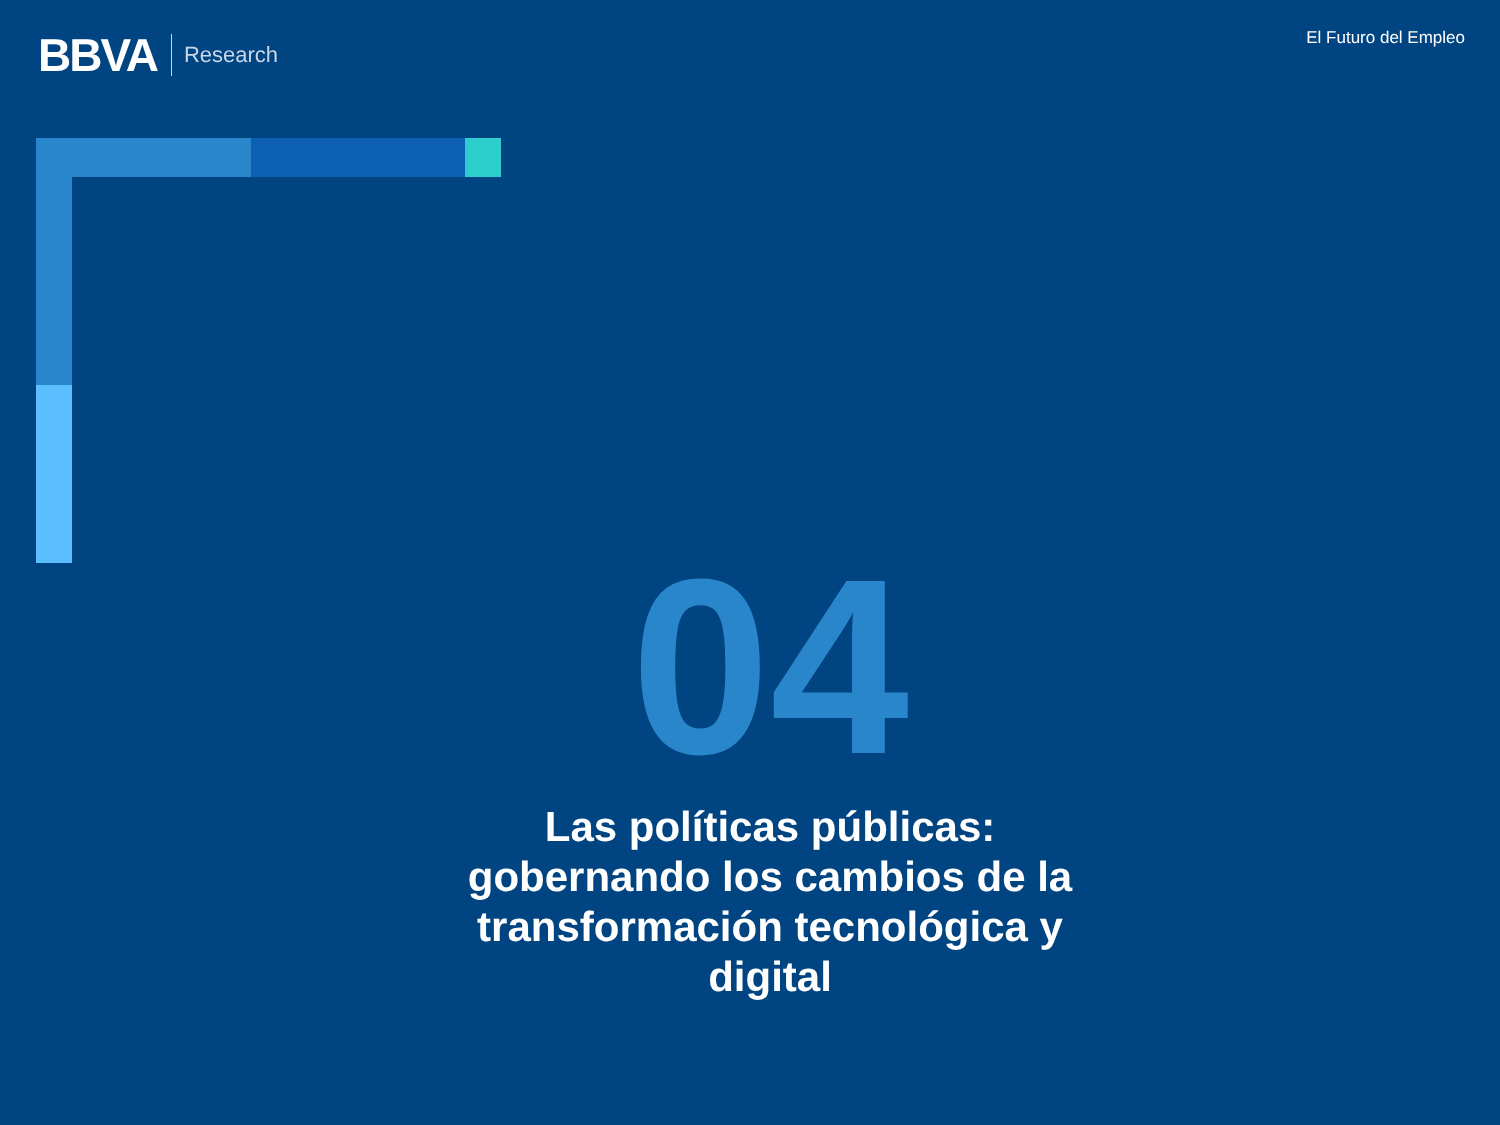BBVA Research
El Futuro del Empleo
04
Las políticas públicas: gobernando los cambios de la transformación tecnológica y digital